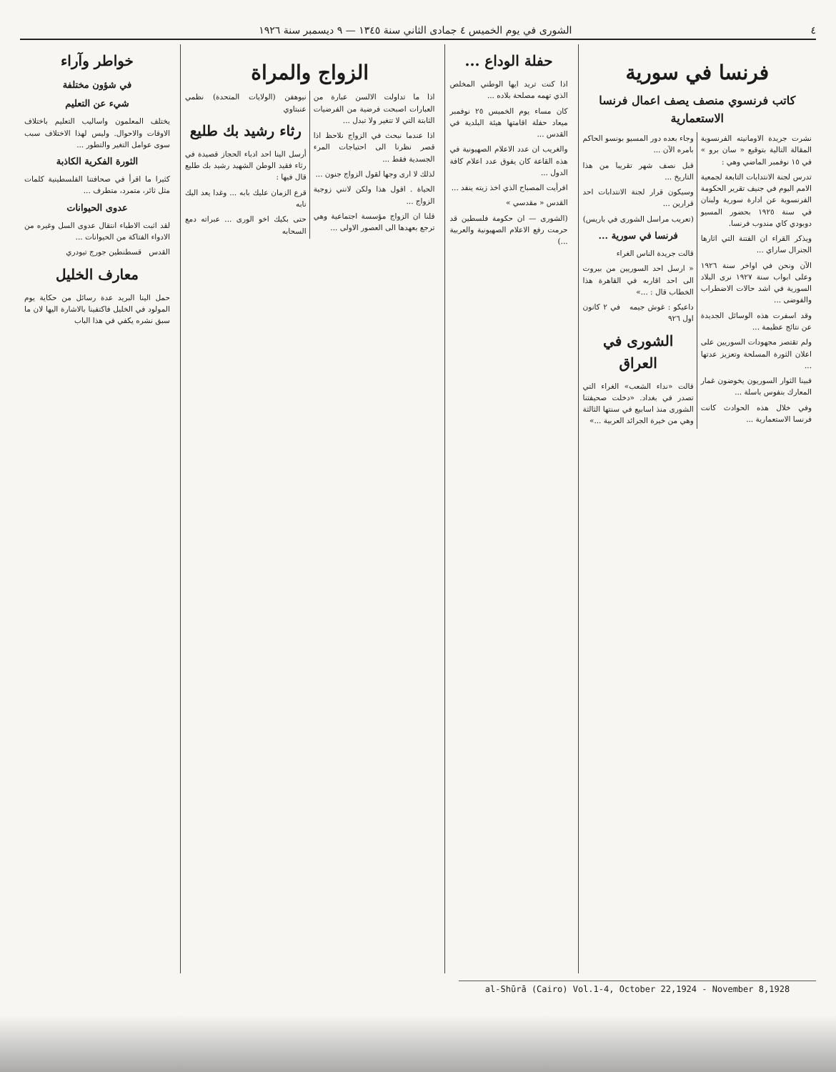٤ الشورى في يوم الخميس ٤ جمادى الثاني سنة ١٣٤٥ — ٩ ديسمبر سنة ١٩٢٦
فرنسا في سورية
كاتب فرنسوي منصف يصف اعمال فرنسا الاستعمارية
نشرت جريدة الاومانيته الفرنسوية المقالة التالية بتوقيع « سان برو » في ١٥ نوفمبر الماضي وهي :
تدرس لجنة الانتدابات التابعة لجمعية الامم اليوم في جنيف تقرير الحكومة الفرنسوية عن ادارة سورية ولبنان في سنة ١٩٢٥ بحضور المسيو دوبودي كاي مندوب فرنسا.
ويذكر القراء ان الفتنة التي اثارها الجنرال ساراي ...
الآن ونحن في اواخر سنة ١٩٢٦ وعلى ابواب سنة ١٩٢٧ نرى البلاد السورية في اشد حالات الاضطراب والفوضى ...
وقد اسفرت هذه الوسائل الجديدة عن نتائج عظيمة ...
ولم تقتصر مجهودات السوريين على اعلان الثورة المسلحة وتعزيز عدتها ...
فبينا الثوار السوريون يخوضون غمار المعارك بنفوس باسلة ...
وفي خلال هذه الحوادث كانت فرنسا الاستعمارية ...
وجاء بعده دور المسيو بونسو الحاكم بامره الآن ...
قبل نصف شهر تقريبا من هذا التاريخ ...
وسيكون قرار لجنة الانتدابات احد قرارين ...
(تعريب مراسل الشورى في باريس)
فرنسا في سورية ...
قالت جريدة الناس الغراء
« ارسل احد السوريين من بيروت الى احد اقاربه في القاهرة هذا الخطاب قال : ...»
داعيكو : غوش جيمه في ٢ كانون اول ٩٢٦
الشورى في العراق
قالت «نداء الشعب» الغراء التي تصدر في بغداد. «دخلت صحيفتنا الشورى منذ اسابيع في سنتها الثالثة وهي من خيرة الجرائد العربية ...»
حفلة الوداع ...
اذا كنت تريد ايها الوطني المخلص الذي تهمه مصلحة بلاده ...
كان مساء يوم الخميس ٢٥ نوفمبر ميعاد حفلة اقامتها هيئة البلدية في القدس ...
والغريب ان عدد الاعلام الصهيونية في هذه القاعة كان يفوق عدد اعلام كافة الدول ...
افرأيت المصباح الذي اخذ زيته ينفد ...
القدس « مقدسي »
(الشورى — ان حكومة فلسطين قد حرمت رفع الاعلام الصهيونية والعربية ...)
الزواج والمراة
اذا ما تداولت الالسن عبارة من العبارات اصبحت فرضية من الفرضيات الثابتة التي لا تتغير ولا تبدل ...
اذا عندما نبحث في الزواج نلاحظ اذا قصر نظرنا الى احتياجات المرء الجسدية فقط ...
لذلك لا ارى وجها لقول الزواج جنون ...
الحياة . اقول هذا ولكن لانني زوجية الزواج ...
قلنا ان الزواج مؤسسة اجتماعية وهي ترجع بعهدها الى العصور الاولى ...
نيوهفن (الولايات المتحدة) نظمي عنبتاوي
رثاء رشيد بك طليع
أرسل الينا احد ادباء الحجاز قصيدة في رثاء فقيد الوطن الشهيد رشيد بك طليع قال فيها :
قرع الزمان عليك بابه ... وغدا يعد اليك نابه
حتى بكيك اخو الورى ... عبراته دمع السحابه
خواطر وآراء
في شؤون مختلفة
شيء عن التعليم
يختلف المعلمون واساليب التعليم باختلاف الاوقات والاحوال. وليس لهذا الاختلاف سبب سوى عوامل التغير والتطور ...
الثورة الفكرية الكاذبة
كثيرا ما اقرأ في صحافتنا الفلسطينية كلمات مثل ثائر، متمرد، متطرف ...
عدوى الحيوانات
لقد اثبت الاطباء انتقال عدوى السل وغيره من الادواء الفتاكة من الحيوانات ...
القدس قسطنطين جورج تيودري
معارف الخليل
حمل الينا البريد عدة رسائل من حكاية يوم المولود في الخليل فاكتفينا بالاشارة اليها لان ما سبق نشره يكفي في هذا الباب
al-Shūrā (Cairo) Vol.1-4, October 22,1924 - November 8,1928